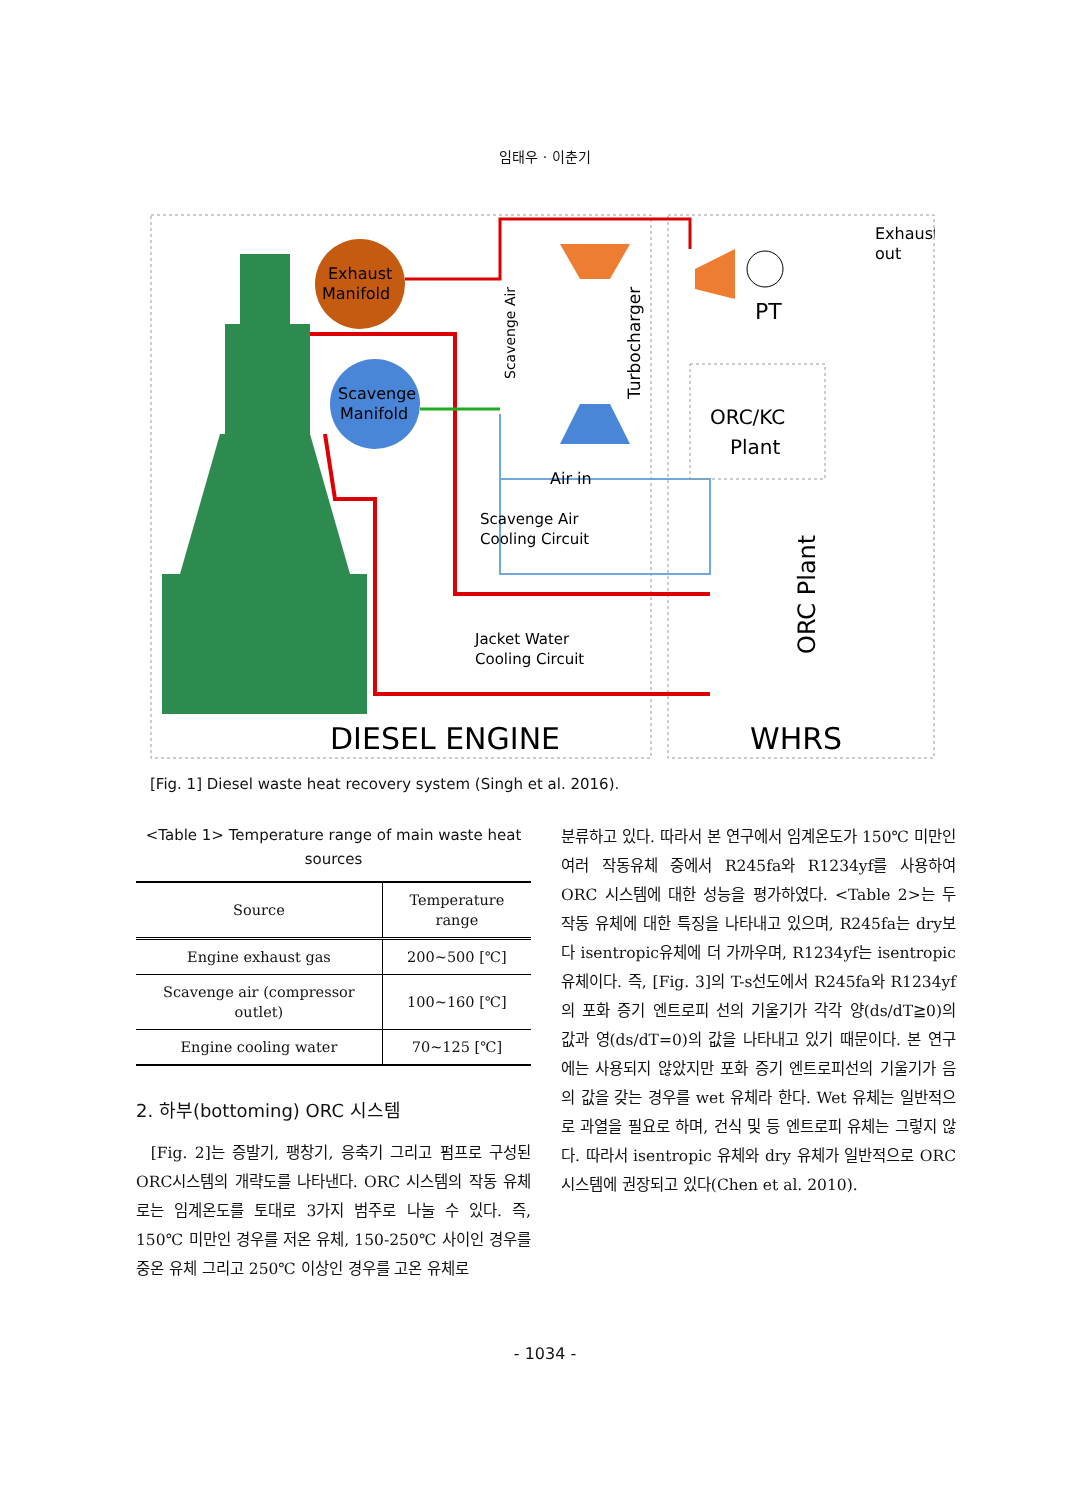임태우 · 이춘기
Exhaust
Manifold
Scavenge
Manifold
Turbocharger
Scavenge Air
PT
Exhaust
out
ORC/KC
Plant
Air in
Scavenge Air
Cooling Circuit
Jacket Water
Cooling Circuit
ORC Plant
DIESEL ENGINE
WHRS
[Fig. 1] Diesel waste heat recovery system (Singh et al. 2016).
<Table 1> Temperature range of main waste heat sources
| Source | Temperature range |
| --- | --- |
| Engine exhaust gas | 200∼500 [℃] |
| Scavenge air (compressor outlet) | 100∼160 [℃] |
| Engine cooling water | 70∼125 [℃] |
2. 하부(bottoming) ORC 시스템
[Fig. 2]는 증발기, 팽창기, 응축기 그리고 펌프로 구성된 ORC시스템의 개략도를 나타낸다. ORC 시스템의 작동 유체로는 임계온도를 토대로 3가지 범주로 나눌 수 있다. 즉, 150℃ 미만인 경우를 저온 유체, 150-250℃ 사이인 경우를 중온 유체 그리고 250℃ 이상인 경우를 고온 유체로
분류하고 있다. 따라서 본 연구에서 임계온도가 150℃ 미만인 여러 작동유체 중에서 R245fa와 R1234yf를 사용하여 ORC 시스템에 대한 성능을 평가하였다. <Table 2>는 두 작동 유체에 대한 특징을 나타내고 있으며, R245fa는 dry보다 isentropic유체에 더 가까우며, R1234yf는 isentropic 유체이다. 즉, [Fig. 3]의 T-s선도에서 R245fa와 R1234yf의 포화 증기 엔트로피 선의 기울기가 각각 양(ds/dT≧0)의 값과 영(ds/dT=0)의 값을 나타내고 있기 때문이다. 본 연구에는 사용되지 않았지만 포화 증기 엔트로피선의 기울기가 음의 값을 갖는 경우를 wet 유체라 한다. Wet 유체는 일반적으로 과열을 필요로 하며, 건식 및 등 엔트로피 유체는 그렇지 않다. 따라서 isentropic 유체와 dry 유체가 일반적으로 ORC 시스템에 권장되고 있다(Chen et al. 2010).
- 1034 -